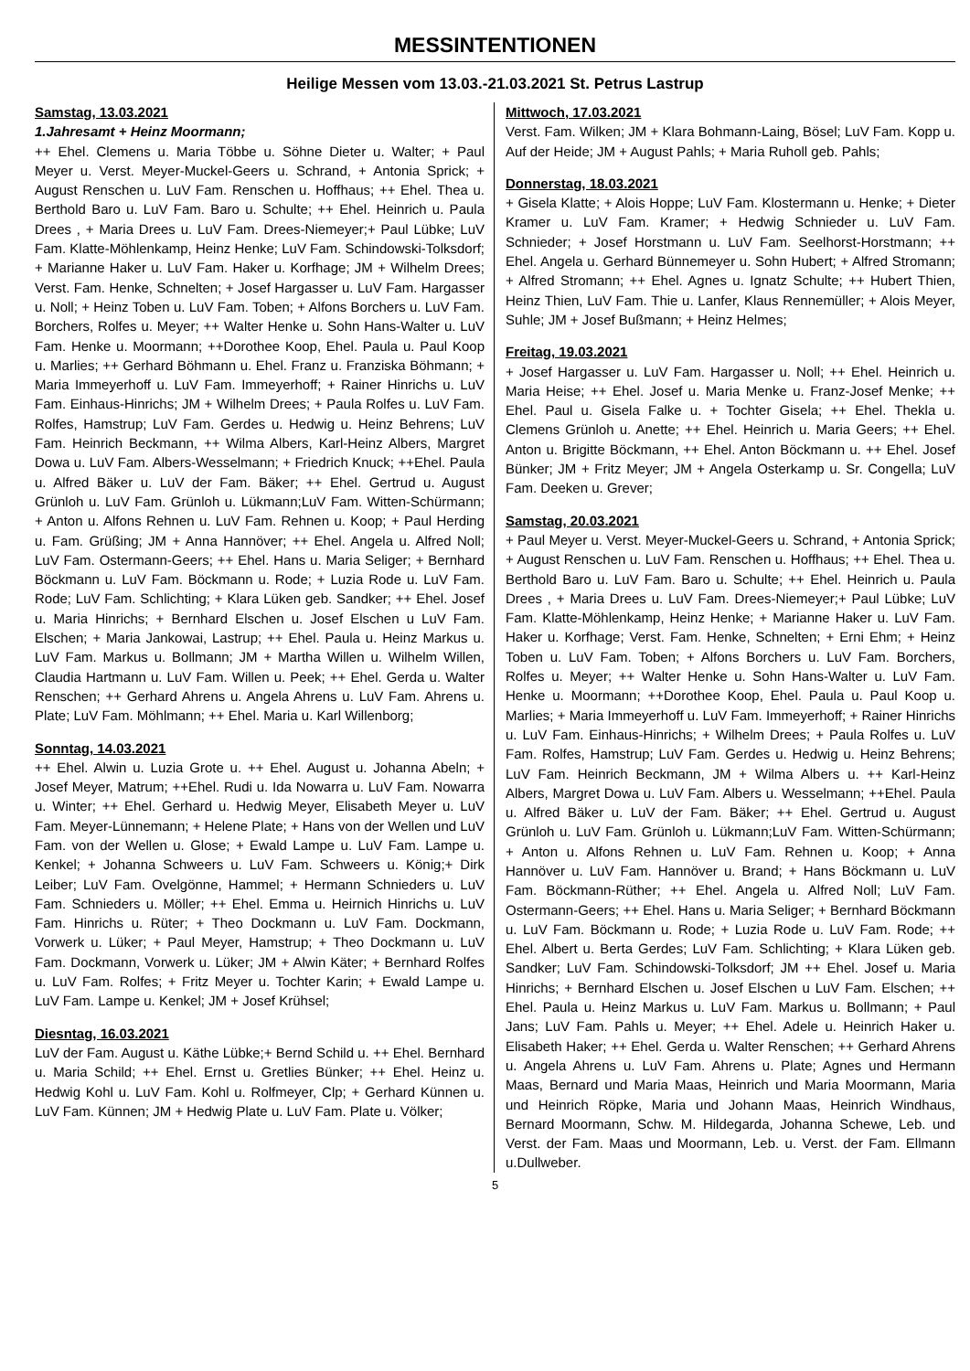MESSINTENTIONEN
Heilige Messen vom 13.03.-21.03.2021 St. Petrus Lastrup
Samstag, 13.03.2021
1.Jahresamt + Heinz Moormann;
++ Ehel. Clemens u. Maria Többe u. Söhne Dieter u. Walter; + Paul Meyer u. Verst. Meyer-Muckel-Geers u. Schrand, + Antonia Sprick; + August Renschen u. LuV Fam. Renschen u. Hoffhaus; ++ Ehel. Thea u. Berthold Baro u. LuV Fam. Baro u. Schulte; ++ Ehel. Heinrich u. Paula Drees , + Maria Drees u. LuV Fam. Drees-Niemeyer;+ Paul Lübke; LuV Fam. Klatte-Möhlenkamp, Heinz Henke; LuV Fam. Schindowski-Tolksdorf; + Marianne Haker u. LuV Fam. Haker u. Korfhage; JM + Wilhelm Drees; Verst. Fam. Henke, Schnelten; + Josef Hargasser u. LuV Fam. Hargasser u. Noll; + Heinz Toben u. LuV Fam. Toben; + Alfons Borchers u. LuV Fam. Borchers, Rolfes u. Meyer; ++ Walter Henke u. Sohn Hans-Walter u. LuV Fam. Henke u. Moormann; ++Dorothee Koop, Ehel. Paula u. Paul Koop u. Marlies; ++ Gerhard Böhmann u. Ehel. Franz u. Franziska Böhmann; + Maria Immeyerhoff u. LuV Fam. Immeyerhoff; + Rainer Hinrichs u. LuV Fam. Einhaus-Hinrichs; JM + Wilhelm Drees; + Paula Rolfes u. LuV Fam. Rolfes, Hamstrup; LuV Fam. Gerdes u. Hedwig u. Heinz Behrens; LuV Fam. Heinrich Beckmann, ++ Wilma Albers, Karl-Heinz Albers, Margret Dowa u. LuV Fam. Albers-Wesselmann; + Friedrich Knuck; ++Ehel. Paula u. Alfred Bäker u. LuV der Fam. Bäker; ++ Ehel. Gertrud u. August Grünloh u. LuV Fam. Grünloh u. Lükmann;LuV Fam. Witten-Schürmann; + Anton u. Alfons Rehnen u. LuV Fam. Rehnen u. Koop; + Paul Herding u. Fam. Grüßing; JM + Anna Hannöver; ++ Ehel. Angela u. Alfred Noll; LuV Fam. Ostermann-Geers; ++ Ehel. Hans u. Maria Seliger; + Bernhard Böckmann u. LuV Fam. Böckmann u. Rode; + Luzia Rode u. LuV Fam. Rode; LuV Fam. Schlichting; + Klara Lüken geb. Sandker; ++ Ehel. Josef u. Maria Hinrichs; + Bernhard Elschen u. Josef Elschen u LuV Fam. Elschen; + Maria Jankowai, Lastrup; ++ Ehel. Paula u. Heinz Markus u. LuV Fam. Markus u. Bollmann; JM + Martha Willen u. Wilhelm Willen, Claudia Hartmann u. LuV Fam. Willen u. Peek; ++ Ehel. Gerda u. Walter Renschen; ++ Gerhard Ahrens u. Angela Ahrens u. LuV Fam. Ahrens u. Plate; LuV Fam. Möhlmann; ++ Ehel. Maria u. Karl Willenborg;
Sonntag, 14.03.2021
++ Ehel. Alwin u. Luzia Grote u. ++ Ehel. August u. Johanna Abeln; + Josef Meyer, Matrum; ++Ehel. Rudi u. Ida Nowarra u. LuV Fam. Nowarra u. Winter; ++ Ehel. Gerhard u. Hedwig Meyer, Elisabeth Meyer u. LuV Fam. Meyer-Lünnemann; + Helene Plate; + Hans von der Wellen und LuV Fam. von der Wellen u. Glose; + Ewald Lampe u. LuV Fam. Lampe u. Kenkel; + Johanna Schweers u. LuV Fam. Schweers u. König;+ Dirk Leiber; LuV Fam. Ovelgönne, Hammel; + Hermann Schnieders u. LuV Fam. Schnieders u. Möller; ++ Ehel. Emma u. Heirnich Hinrichs u. LuV Fam. Hinrichs u. Rüter; + Theo Dockmann u. LuV Fam. Dockmann, Vorwerk u. Lüker; + Paul Meyer, Hamstrup; + Theo Dockmann u. LuV Fam. Dockmann, Vorwerk u. Lüker; JM + Alwin Käter; + Bernhard Rolfes u. LuV Fam. Rolfes; + Fritz Meyer u. Tochter Karin; + Ewald Lampe u. LuV Fam. Lampe u. Kenkel; JM + Josef Krühsel;
Diesntag, 16.03.2021
LuV der Fam. August u. Käthe Lübke;+ Bernd Schild u. ++ Ehel. Bernhard u. Maria Schild; ++ Ehel. Ernst u. Gretlies Bünker; ++ Ehel. Heinz u. Hedwig Kohl u. LuV Fam. Kohl u. Rolfmeyer, Clp; + Gerhard Künnen u. LuV Fam. Künnen; JM + Hedwig Plate u. LuV Fam. Plate u. Völker;
Mittwoch, 17.03.2021
Verst. Fam. Wilken; JM + Klara Bohmann-Laing, Bösel; LuV Fam. Kopp u. Auf der Heide; JM + August Pahls; + Maria Ruholl geb. Pahls;
Donnerstag, 18.03.2021
+ Gisela Klatte; + Alois Hoppe; LuV Fam. Klostermann u. Henke; + Dieter Kramer u. LuV Fam. Kramer; + Hedwig Schnieder u. LuV Fam. Schnieder; + Josef Horstmann u. LuV Fam. Seelhorst-Horstmann; ++ Ehel. Angela u. Gerhard Bünnemeyer u. Sohn Hubert; + Alfred Stromann; + Alfred Stromann; ++ Ehel. Agnes u. Ignatz Schulte; ++ Hubert Thien, Heinz Thien, LuV Fam. Thie u. Lanfer, Klaus Rennemüller; + Alois Meyer, Suhle; JM + Josef Bußmann; + Heinz Helmes;
Freitag, 19.03.2021
+ Josef Hargasser u. LuV Fam. Hargasser u. Noll; ++ Ehel. Heinrich u. Maria Heise; ++ Ehel. Josef u. Maria Menke u. Franz-Josef Menke; ++ Ehel. Paul u. Gisela Falke u. + Tochter Gisela; ++ Ehel. Thekla u. Clemens Grünloh u. Anette; ++ Ehel. Heinrich u. Maria Geers; ++ Ehel. Anton u. Brigitte Böckmann, ++ Ehel. Anton Böckmann u. ++ Ehel. Josef Bünker; JM + Fritz Meyer; JM + Angela Osterkamp u. Sr. Congella; LuV Fam. Deeken u. Grever;
Samstag, 20.03.2021
+ Paul Meyer u. Verst. Meyer-Muckel-Geers u. Schrand, + Antonia Sprick; + August Renschen u. LuV Fam. Renschen u. Hoffhaus; ++ Ehel. Thea u. Berthold Baro u. LuV Fam. Baro u. Schulte; ++ Ehel. Heinrich u. Paula Drees , + Maria Drees u. LuV Fam. Drees-Niemeyer;+ Paul Lübke; LuV Fam. Klatte-Möhlenkamp, Heinz Henke; + Marianne Haker u. LuV Fam. Haker u. Korfhage; Verst. Fam. Henke, Schnelten; + Erni Ehm; + Heinz Toben u. LuV Fam. Toben; + Alfons Borchers u. LuV Fam. Borchers, Rolfes u. Meyer; ++ Walter Henke u. Sohn Hans-Walter u. LuV Fam. Henke u. Moormann; ++Dorothee Koop, Ehel. Paula u. Paul Koop u. Marlies; + Maria Immeyerhoff u. LuV Fam. Immeyerhoff; + Rainer Hinrichs u. LuV Fam. Einhaus-Hinrichs; + Wilhelm Drees; + Paula Rolfes u. LuV Fam. Rolfes, Hamstrup; LuV Fam. Gerdes u. Hedwig u. Heinz Behrens; LuV Fam. Heinrich Beckmann, JM + Wilma Albers u. ++ Karl-Heinz Albers, Margret Dowa u. LuV Fam. Albers u. Wesselmann; ++Ehel. Paula u. Alfred Bäker u. LuV der Fam. Bäker; ++ Ehel. Gertrud u. August Grünloh u. LuV Fam. Grünloh u. Lükmann;LuV Fam. Witten-Schürmann; + Anton u. Alfons Rehnen u. LuV Fam. Rehnen u. Koop; + Anna Hannöver u. LuV Fam. Hannöver u. Brand; + Hans Böckmann u. LuV Fam. Böckmann-Rüther; ++ Ehel. Angela u. Alfred Noll; LuV Fam. Ostermann-Geers; ++ Ehel. Hans u. Maria Seliger; + Bernhard Böckmann u. LuV Fam. Böckmann u. Rode; + Luzia Rode u. LuV Fam. Rode; ++ Ehel. Albert u. Berta Gerdes; LuV Fam. Schlichting; + Klara Lüken geb. Sandker; LuV Fam. Schindowski-Tolksdorf; JM ++ Ehel. Josef u. Maria Hinrichs; + Bernhard Elschen u. Josef Elschen u LuV Fam. Elschen; ++ Ehel. Paula u. Heinz Markus u. LuV Fam. Markus u. Bollmann; + Paul Jans; LuV Fam. Pahls u. Meyer; ++ Ehel. Adele u. Heinrich Haker u. Elisabeth Haker; ++ Ehel. Gerda u. Walter Renschen; ++ Gerhard Ahrens u. Angela Ahrens u. LuV Fam. Ahrens u. Plate; Agnes und Hermann Maas, Bernard und Maria Maas, Heinrich und Maria Moormann, Maria und Heinrich Röpke, Maria und Johann Maas, Heinrich Windhaus, Bernard Moormann, Schw. M. Hildegarda, Johanna Schewe, Leb. und Verst. der Fam. Maas und Moormann, Leb. u. Verst. der Fam. Ellmann u.Dullweber.
5